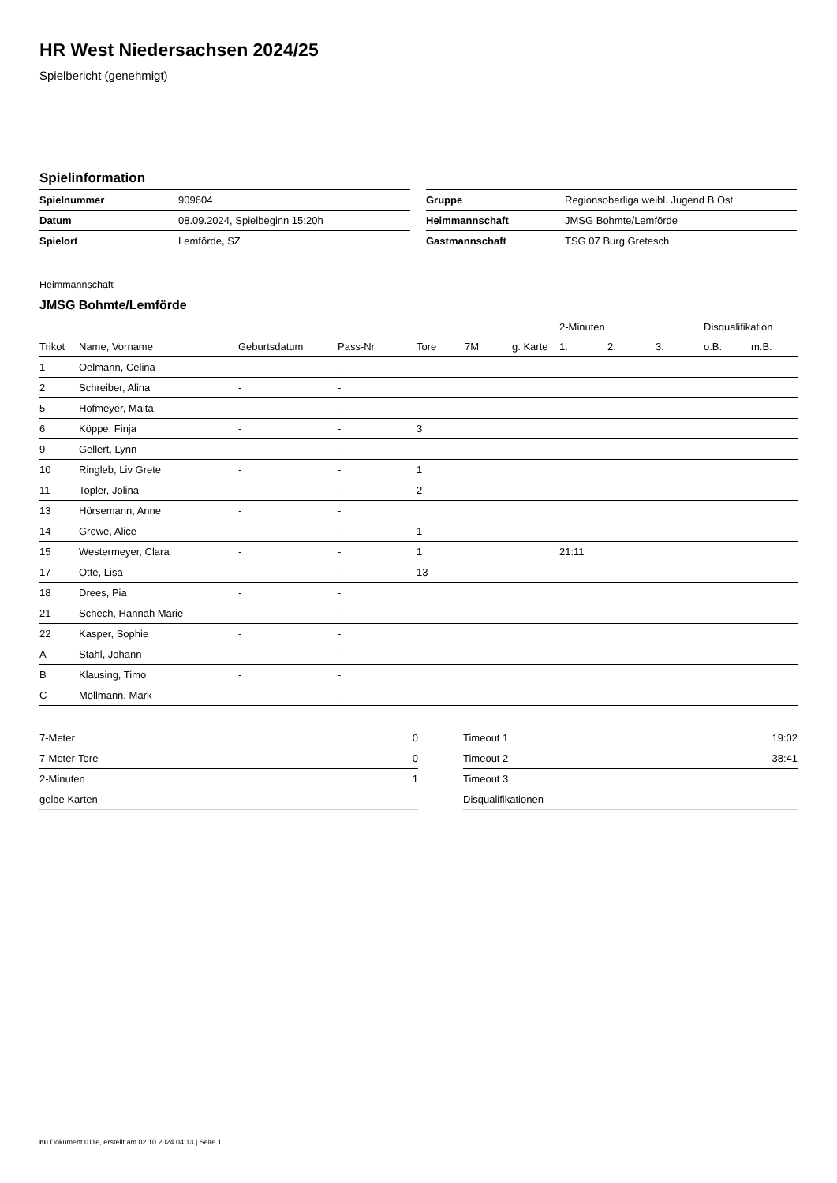HR West Niedersachsen 2024/25
Spielbericht (genehmigt)
Spielinformation
| Spielnummer | 909604 |
| Datum | 08.09.2024, Spielbeginn 15:20h |
| Spielort | Lemförde, SZ |
| Gruppe | Regionsoberliga weibl. Jugend B Ost |
| Heimmannschaft | JMSG Bohmte/Lemförde |
| Gastmannschaft | TSG 07 Burg Gretesch |
Heimmannschaft
JMSG Bohmte/Lemförde
| | | | | | | | 2-Minuten | | | Disqualifikation | |
| --- | --- | --- | --- | --- | --- | --- | --- | --- | --- | --- | --- |
| Trikot | Name, Vorname | Geburtsdatum | Pass-Nr | Tore | 7M | g. Karte | 1. | 2. | 3. | o.B. | m.B. |
| 1 | Oelmann, Celina | - | - | | | | | | | | |
| 2 | Schreiber, Alina | - | - | | | | | | | | |
| 5 | Hofmeyer, Maita | - | - | | | | | | | | |
| 6 | Köppe, Finja | - | - | 3 | | | | | | | |
| 9 | Gellert, Lynn | - | - | | | | | | | | |
| 10 | Ringleb, Liv Grete | - | - | 1 | | | | | | | |
| 11 | Topler, Jolina | - | - | 2 | | | | | | | |
| 13 | Hörsemann, Anne | - | - | | | | | | | | |
| 14 | Grewe, Alice | - | - | 1 | | | | | | | |
| 15 | Westermeyer, Clara | - | - | 1 | | | 21:11 | | | | |
| 17 | Otte, Lisa | - | - | 13 | | | | | | | |
| 18 | Drees, Pia | - | - | | | | | | | | |
| 21 | Schech, Hannah Marie | - | - | | | | | | | | |
| 22 | Kasper, Sophie | - | - | | | | | | | | |
| A | Stahl, Johann | - | - | | | | | | | | |
| B | Klausing, Timo | - | - | | | | | | | | |
| C | Möllmann, Mark | - | - | | | | | | | | |
| 7-Meter | 0 |
| 7-Meter-Tore | 0 |
| 2-Minuten | 1 |
| gelbe Karten | |
| Timeout 1 | 19:02 |
| Timeout 2 | 38:41 |
| Timeout 3 | |
| Disqualifikationen | |
nu.Dokument 011e, erstellt am 02.10.2024 04:13 | Seite 1